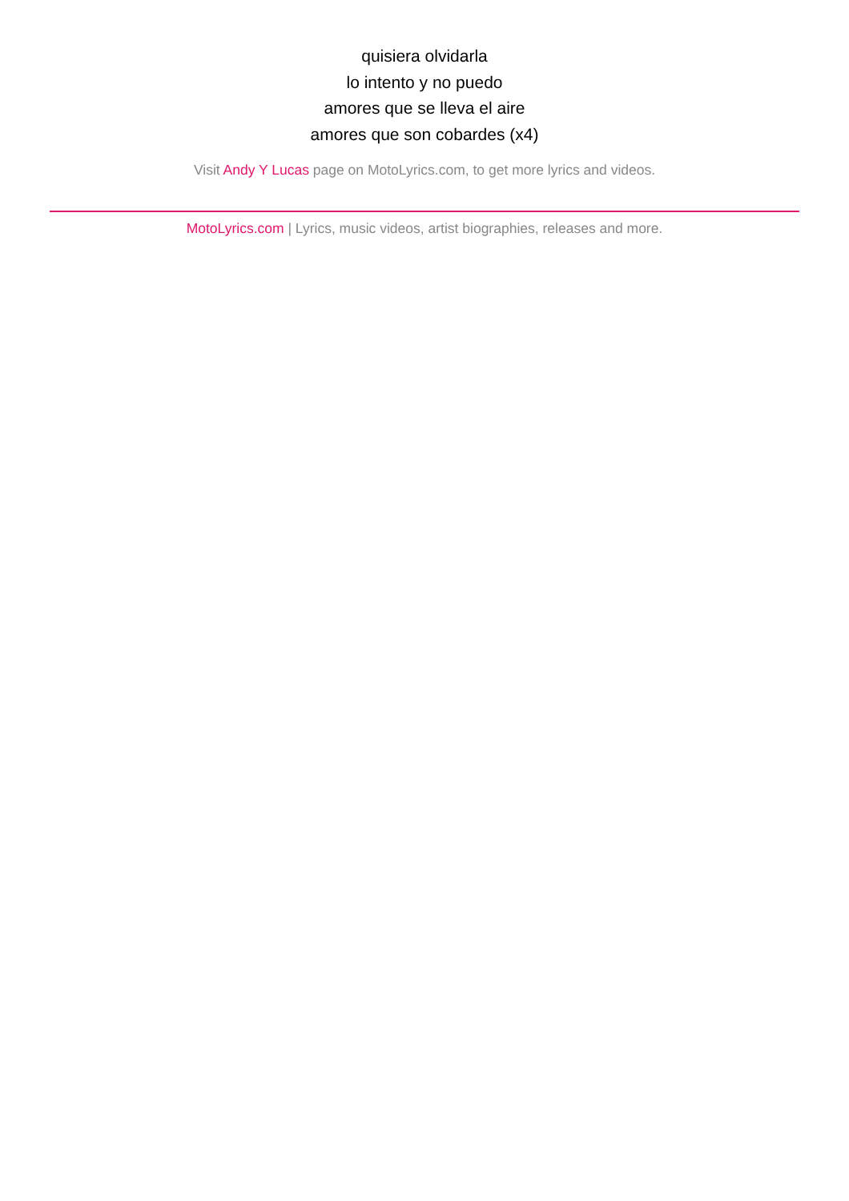quisiera olvidarla
lo intento y no puedo
amores que se lleva el aire
amores que son cobardes (x4)
Visit Andy Y Lucas page on MotoLyrics.com, to get more lyrics and videos.
MotoLyrics.com | Lyrics, music videos, artist biographies, releases and more.